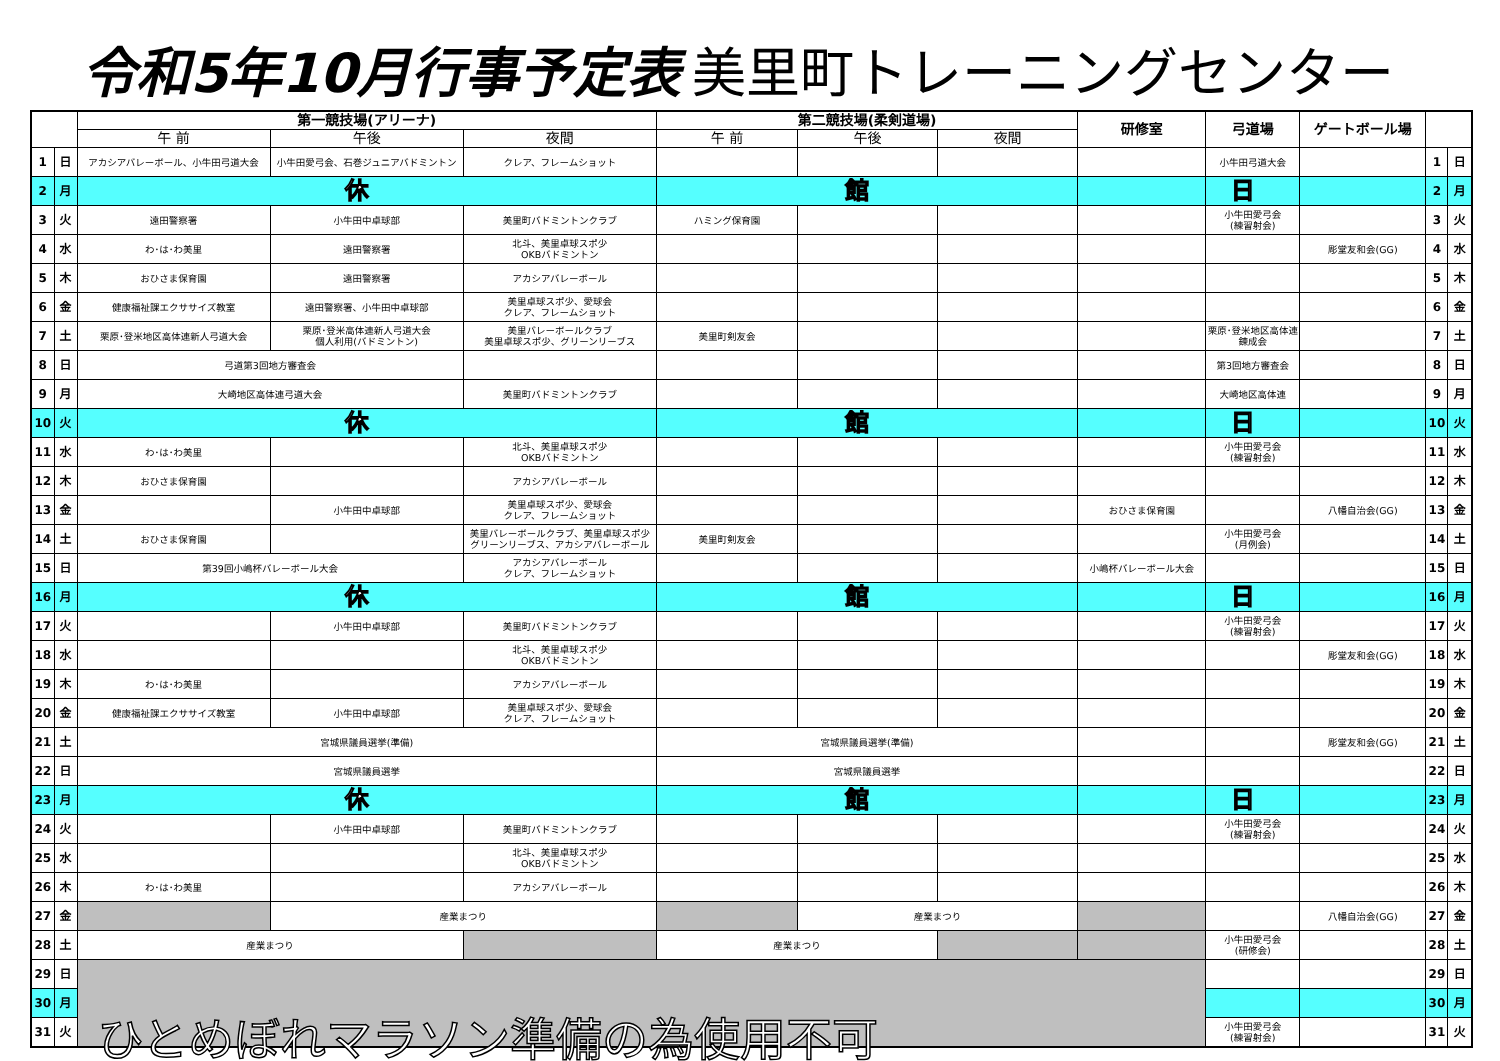令和5年10月行事予定表
美里町トレーニングセンター
| | | 第一競技場(アリーナ) | | | 第二競技場(柔剣道場) | | | 研修室 | 弓道場 | ゲートボール場 | | |
| --- | --- | --- | --- | --- | --- | --- | --- | --- | --- | --- | --- | --- |
| | | 午 前 | 午後 | 夜間 | 午 前 | 午後 | 夜間 | | | | | |
| 1 | 日 | アカシアバレーボール、小牛田弓道大会 | 小牛田愛弓会、石巻ジュニアバドミントン | クレア、フレームショット | | | | | 小牛田弓道大会 | | 1 | 日 |
| 2 | 月 | 休 | | | 館 | | | | 日 | | 2 | 月 |
| 3 | 火 | 遠田警察署 | 小牛田中卓球部 | 美里町バドミントンクラブ | ハミング保育園 | | | | 小牛田愛弓会 (練習射会) | | 3 | 火 |
| 4 | 水 | わ･は･わ美里 | 遠田警察署 | 北斗、美里卓球スポ少 OKBバドミントン | | | | | | 彫堂友和会(GG) | 4 | 水 |
| 5 | 木 | おひさま保育園 | 遠田警察署 | アカシアバレーボール | | | | | | | 5 | 木 |
| 6 | 金 | 健康福祉課エクササイズ教室 | 遠田警察署、小牛田中卓球部 | 美里卓球スポ少、愛球会 クレア、フレームショット | | | | | | | 6 | 金 |
| 7 | 土 | 栗原･登米地区高体連新人弓道大会 | 栗原･登米高体連新人弓道大会 個人利用(バドミントン) | 美里バレーボールクラブ 美里卓球スポ少、グリーンリーブス | 美里町剣友会 | | | | 栗原･登米地区高体連 錬成会 | | 7 | 土 |
| 8 | 日 | 弓道第3回地方審査会 | | | | | | | 第3回地方審査会 | | 8 | 日 |
| 9 | 月 | 大崎地区高体連弓道大会 | | 美里町バドミントンクラブ | | | | | 大崎地区高体連 | | 9 | 月 |
| 10 | 火 | 休 | | | 館 | | | | 日 | | 10 | 火 |
| 11 | 水 | わ･は･わ美里 | | 北斗、美里卓球スポ少 OKBバドミントン | | | | | 小牛田愛弓会 (練習射会) | | 11 | 水 |
| 12 | 木 | おひさま保育園 | | アカシアバレーボール | | | | | | | 12 | 木 |
| 13 | 金 | | 小牛田中卓球部 | 美里卓球スポ少、愛球会 クレア、フレームショット | | | | おひさま保育園 | | 八幡自治会(GG) | 13 | 金 |
| 14 | 土 | おひさま保育園 | | 美里バレーボールクラブ、美里卓球スポ少 グリーンリーブス、アカシアバレーボール | 美里町剣友会 | | | | 小牛田愛弓会 (月例会) | | 14 | 土 |
| 15 | 日 | 第39回小嶋杯バレーボール大会 | | アカシアバレーボール クレア、フレームショット | | | | 小嶋杯バレーボール大会 | | | 15 | 日 |
| 16 | 月 | 休 | | | 館 | | | | 日 | | 16 | 月 |
| 17 | 火 | | 小牛田中卓球部 | 美里町バドミントンクラブ | | | | | 小牛田愛弓会 (練習射会) | | 17 | 火 |
| 18 | 水 | | | 北斗、美里卓球スポ少 OKBバドミントン | | | | | | 彫堂友和会(GG) | 18 | 水 |
| 19 | 木 | わ･は･わ美里 | | アカシアバレーボール | | | | | | | 19 | 木 |
| 20 | 金 | 健康福祉課エクササイズ教室 | 小牛田中卓球部 | 美里卓球スポ少、愛球会 クレア、フレームショット | | | | | | | 20 | 金 |
| 21 | 土 | 宮城県議員選挙(準備) | | | 宮城県議員選挙(準備) | | | | | 彫堂友和会(GG) | 21 | 土 |
| 22 | 日 | 宮城県議員選挙 | | | 宮城県議員選挙 | | | | | | 22 | 日 |
| 23 | 月 | 休 | | | 館 | | | | 日 | | 23 | 月 |
| 24 | 火 | | 小牛田中卓球部 | 美里町バドミントンクラブ | | | | | 小牛田愛弓会 (練習射会) | | 24 | 火 |
| 25 | 水 | | | 北斗、美里卓球スポ少 OKBバドミントン | | | | | | | 25 | 水 |
| 26 | 木 | わ･は･わ美里 | | アカシアバレーボール | | | | | | | 26 | 木 |
| 27 | 金 | | 産業まつり | | | 産業まつり | | | | 八幡自治会(GG) | 27 | 金 |
| 28 | 土 | 産業まつり | | | 産業まつり | | | | 小牛田愛弓会 (研修会) | | 28 | 土 |
| 29 | 日 | ひとめぼれマラソン準備の為使用不可 | | | | | | | | | 29 | 日 |
| 30 | 月 | | | | | | | | | | 30 | 月 |
| 31 | 火 | | | | | | | | 小牛田愛弓会 (練習射会) | | 31 | 火 |